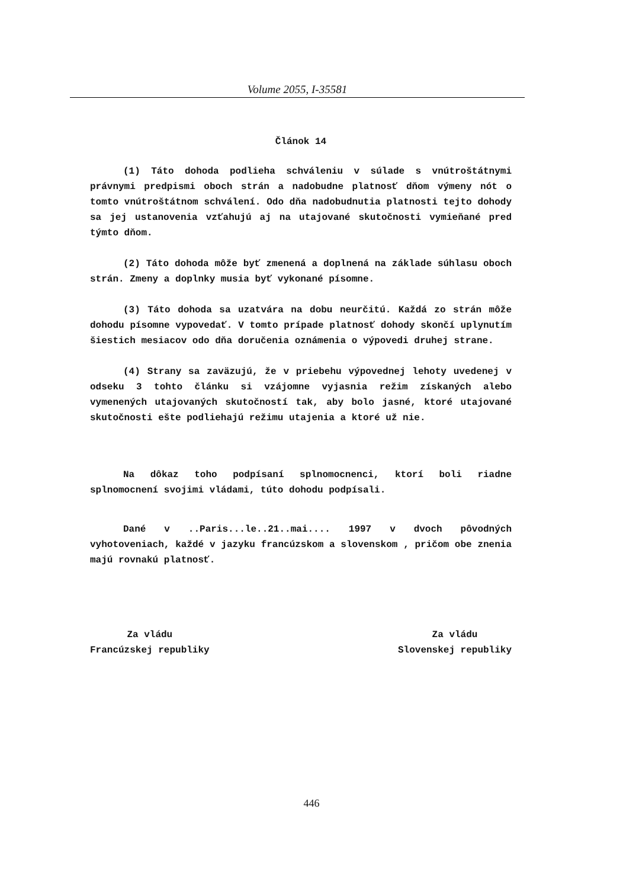Volume 2055, I-35581
Článok 14
(1) Táto dohoda podlieha schváleniu v súlade s vnútroštátnymi právnymi predpismi oboch strán a nadobudne platnosť dňom výmeny nót o tomto vnútroštátnom schválení. Odo dňa nadobudnutia platnosti tejto dohody sa jej ustanovenia vzťahujú aj na utajované skutočnosti vymieňané pred týmto dňom.
(2) Táto dohoda môže byť zmenená a doplnená na základe súhlasu oboch strán. Zmeny a doplnky musia byť vykonané písomne.
(3) Táto dohoda sa uzatvára na dobu neurčitú. Každá zo strán môže dohodu písomne vypovedať. V tomto prípade platnosť dohody skončí uplynutím šiestich mesiacov odo dňa doručenia oznámenia o výpovedi druhej strane.
(4) Strany sa zaväzujú, že v priebehu výpovednej lehoty uvedenej v odseku 3 tohto článku si vzájomne vyjasnia režim získaných alebo vymenených utajovaných skutočností tak, aby bolo jasné, ktoré utajované skutočnosti ešte podliehajú režimu utajenia a ktoré už nie.
Na dôkaz toho podpísaní splnomocnenci, ktorí boli riadne splnomocnení svojimi vládami, túto dohodu podpísali.
Dané v ..Paris...le..21..mai.... 1997 v dvoch pôvodných vyhotoveniach, každé v jazyku francúzskom a slovenskom , pričom obe znenia majú rovnakú platnosť.
Za vládu
Francúzskej republiky
Za vládu
Slovenskej republiky
446